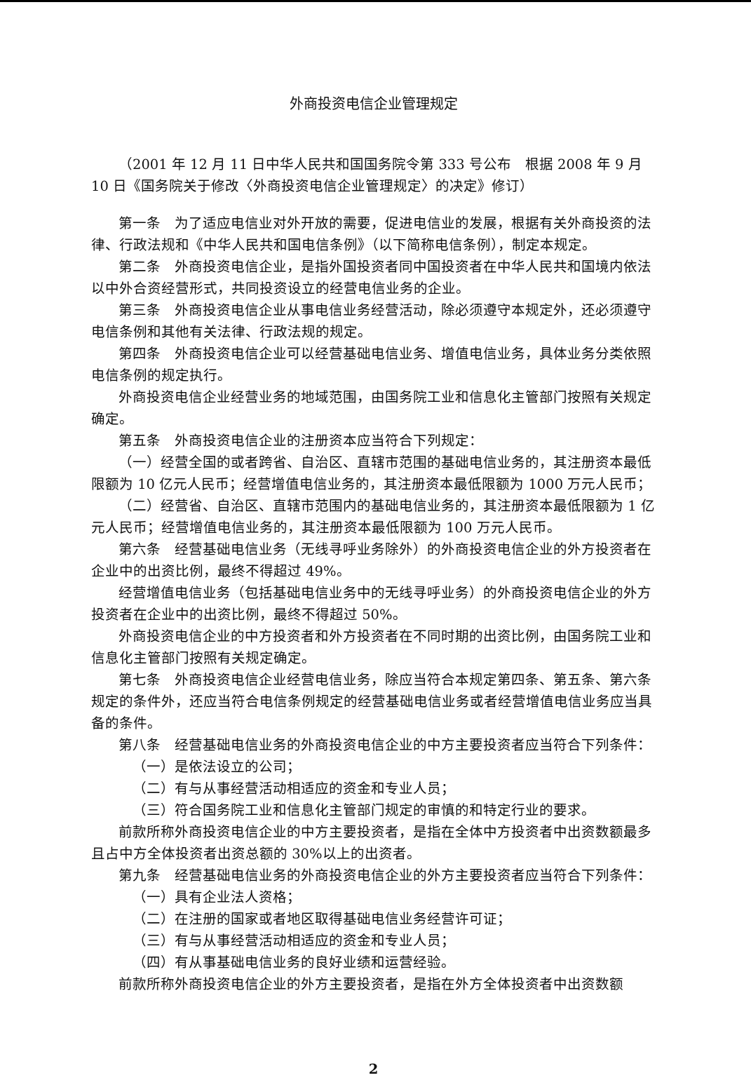外商投资电信企业管理规定
（2001 年 12 月 11 日中华人民共和国国务院令第 333 号公布　根据 2008 年 9 月 10 日《国务院关于修改〈外商投资电信企业管理规定〉的决定》修订）
第一条　为了适应电信业对外开放的需要，促进电信业的发展，根据有关外商投资的法律、行政法规和《中华人民共和国电信条例》（以下简称电信条例），制定本规定。
第二条　外商投资电信企业，是指外国投资者同中国投资者在中华人民共和国境内依法以中外合资经营形式，共同投资设立的经营电信业务的企业。
第三条　外商投资电信企业从事电信业务经营活动，除必须遵守本规定外，还必须遵守电信条例和其他有关法律、行政法规的规定。
第四条　外商投资电信企业可以经营基础电信业务、增值电信业务，具体业务分类依照电信条例的规定执行。
外商投资电信企业经营业务的地域范围，由国务院工业和信息化主管部门按照有关规定确定。
第五条　外商投资电信企业的注册资本应当符合下列规定：
（一）经营全国的或者跨省、自治区、直辖市范围的基础电信业务的，其注册资本最低限额为 10 亿元人民币；经营增值电信业务的，其注册资本最低限额为 1000 万元人民币；
（二）经营省、自治区、直辖市范围内的基础电信业务的，其注册资本最低限额为 1 亿元人民币；经营增值电信业务的，其注册资本最低限额为 100 万元人民币。
第六条　经营基础电信业务（无线寻呼业务除外）的外商投资电信企业的外方投资者在企业中的出资比例，最终不得超过 49%。
经营增值电信业务（包括基础电信业务中的无线寻呼业务）的外商投资电信企业的外方投资者在企业中的出资比例，最终不得超过 50%。
外商投资电信企业的中方投资者和外方投资者在不同时期的出资比例，由国务院工业和信息化主管部门按照有关规定确定。
第七条　外商投资电信企业经营电信业务，除应当符合本规定第四条、第五条、第六条规定的条件外，还应当符合电信条例规定的经营基础电信业务或者经营增值电信业务应当具备的条件。
第八条　经营基础电信业务的外商投资电信企业的中方主要投资者应当符合下列条件：
（一）是依法设立的公司；
（二）有与从事经营活动相适应的资金和专业人员；
（三）符合国务院工业和信息化主管部门规定的审慎的和特定行业的要求。
前款所称外商投资电信企业的中方主要投资者，是指在全体中方投资者中出资数额最多且占中方全体投资者出资总额的 30%以上的出资者。
第九条　经营基础电信业务的外商投资电信企业的外方主要投资者应当符合下列条件：
（一）具有企业法人资格；
（二）在注册的国家或者地区取得基础电信业务经营许可证；
（三）有与从事经营活动相适应的资金和专业人员；
（四）有从事基础电信业务的良好业绩和运营经验。
前款所称外商投资电信企业的外方主要投资者，是指在外方全体投资者中出资数额
2